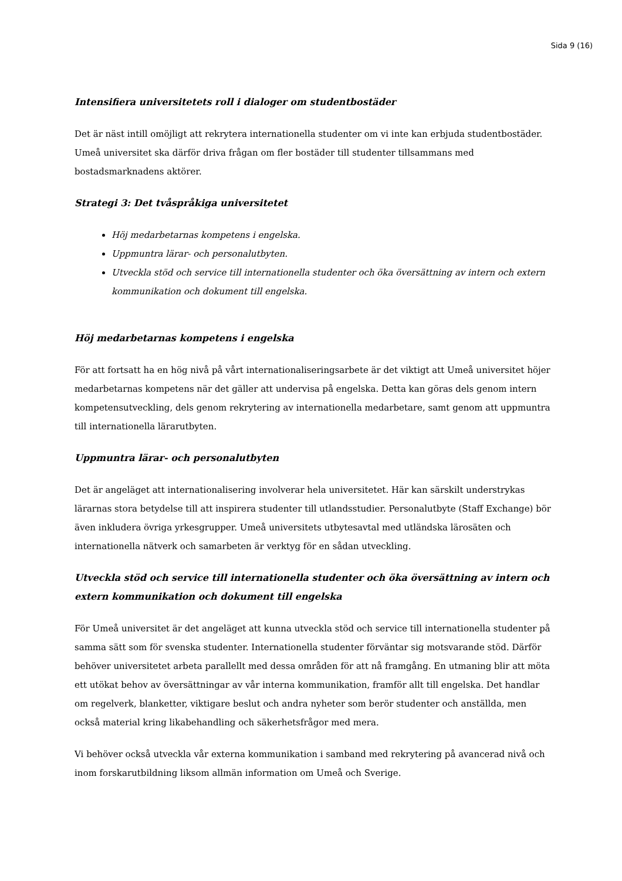Sida 9 (16)
Intensifiera universitetets roll i dialoger om studentbostäder
Det är näst intill omöjligt att rekrytera internationella studenter om vi inte kan erbjuda studentbostäder. Umeå universitet ska därför driva frågan om fler bostäder till studenter tillsammans med bostadsmarknadens aktörer.
Strategi 3: Det tvåspråkiga universitetet
Höj medarbetarnas kompetens i engelska.
Uppmuntra lärar- och personalutbyten.
Utveckla stöd och service till internationella studenter och öka översättning av intern och extern kommunikation och dokument till engelska.
Höj medarbetarnas kompetens i engelska
För att fortsatt ha en hög nivå på vårt internationaliseringsarbete är det viktigt att Umeå universitet höjer medarbetarnas kompetens när det gäller att undervisa på engelska. Detta kan göras dels genom intern kompetensutveckling, dels genom rekrytering av internationella medarbetare, samt genom att uppmuntra till internationella lärarutbyten.
Uppmuntra lärar- och personalutbyten
Det är angeläget att internationalisering involverar hela universitetet. Här kan särskilt understrykas lärarnas stora betydelse till att inspirera studenter till utlandsstudier. Personalutbyte (Staff Exchange) bör även inkludera övriga yrkesgrupper. Umeå universitets utbytesavtal med utländska lärosäten och internationella nätverk och samarbeten är verktyg för en sådan utveckling.
Utveckla stöd och service till internationella studenter och öka översättning av intern och extern kommunikation och dokument till engelska
För Umeå universitet är det angeläget att kunna utveckla stöd och service till internationella studenter på samma sätt som för svenska studenter. Internationella studenter förväntar sig motsvarande stöd. Därför behöver universitetet arbeta parallellt med dessa områden för att nå framgång. En utmaning blir att möta ett utökat behov av översättningar av vår interna kommunikation, framför allt till engelska. Det handlar om regelverk, blanketter, viktigare beslut och andra nyheter som berör studenter och anställda, men också material kring likabehandling och säkerhetsfrågor med mera.
Vi behöver också utveckla vår externa kommunikation i samband med rekrytering på avancerad nivå och inom forskarutbildning liksom allmän information om Umeå och Sverige.